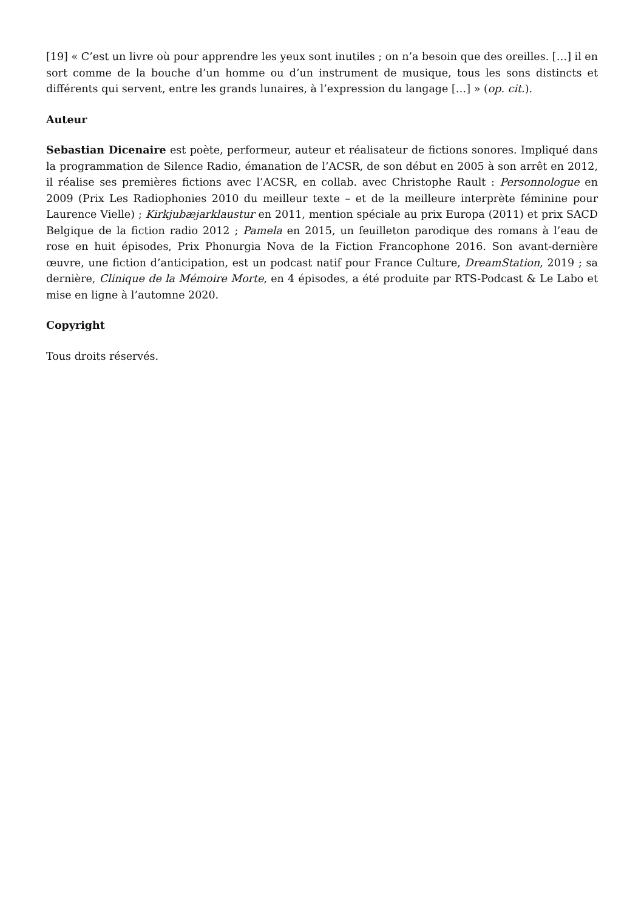[19] « C’est un livre où pour apprendre les yeux sont inutiles ; on n’a besoin que des oreilles. […] il en sort comme de la bouche d’un homme ou d’un instrument de musique, tous les sons distincts et différents qui servent, entre les grands lunaires, à l’expression du langage […] » (op. cit.).
Auteur
Sebastian Dicenaire est poète, performeur, auteur et réalisateur de fictions sonores. Impliqué dans la programmation de Silence Radio, émanation de l’ACSR, de son début en 2005 à son arrêt en 2012, il réalise ses premières fictions avec l’ACSR, en collab. avec Christophe Rault : Personnologue en 2009 (Prix Les Radiophonies 2010 du meilleur texte – et de la meilleure interprète féminine pour Laurence Vielle) ; Kirkjubæjarklaustur en 2011, mention spéciale au prix Europa (2011) et prix SACD Belgique de la fiction radio 2012 ; Pamela en 2015, un feuilleton parodique des romans à l’eau de rose en huit épisodes, Prix Phonurgia Nova de la Fiction Francophone 2016. Son avant-dernière œuvre, une fiction d’anticipation, est un podcast natif pour France Culture, DreamStation, 2019 ; sa dernière, Clinique de la Mémoire Morte, en 4 épisodes, a été produite par RTS-Podcast & Le Labo et mise en ligne à l’automne 2020.
Copyright
Tous droits réservés.